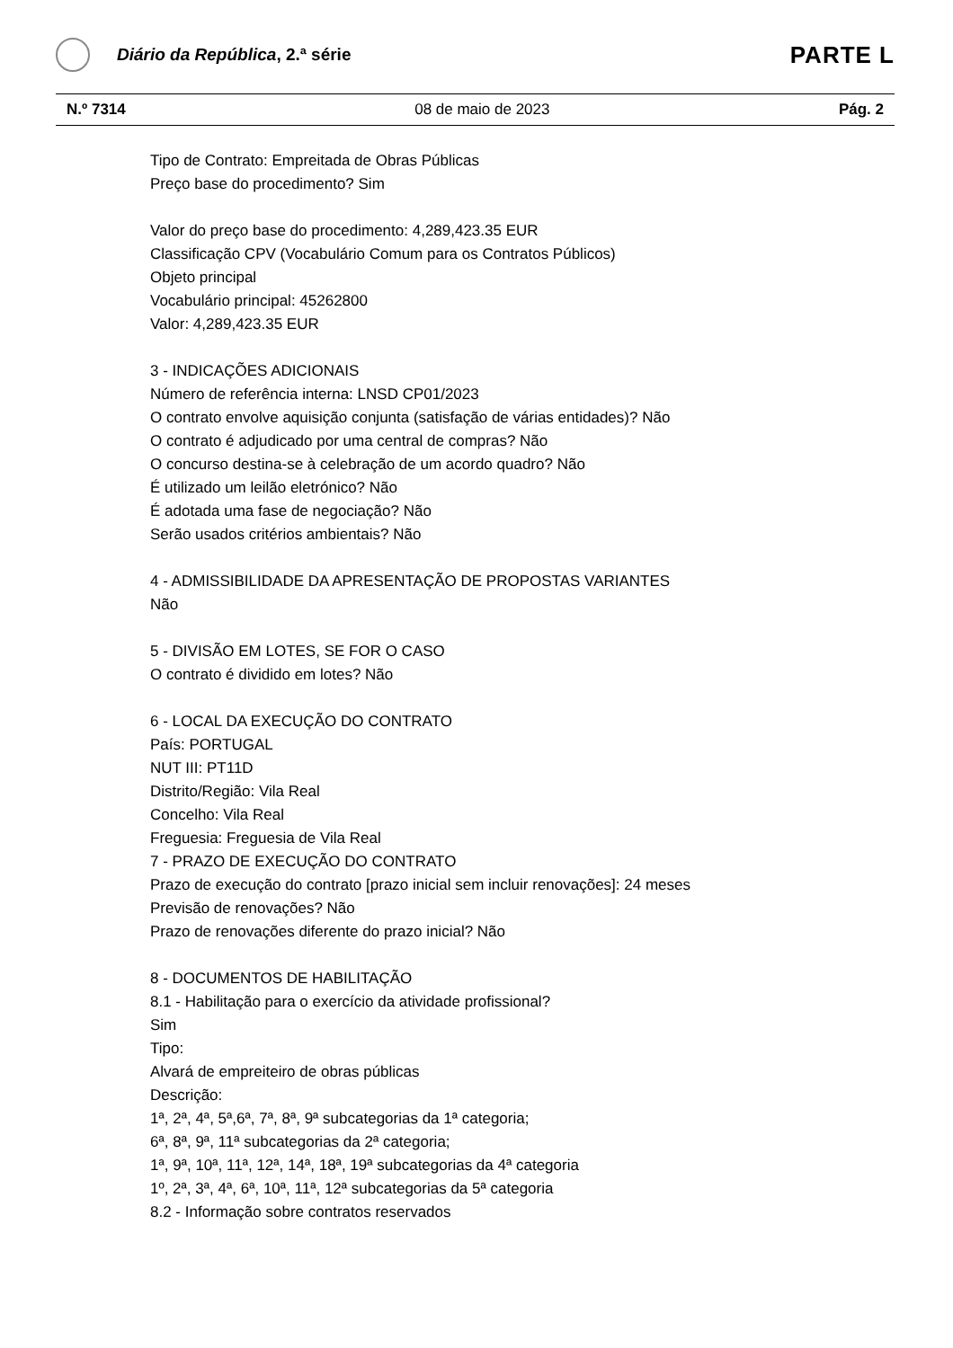Diário da República, 2.ª série
PARTE L
N.º 7314 08 de maio de 2023 Pág. 2
Tipo de Contrato: Empreitada de Obras Públicas
Preço base do procedimento? Sim
Valor do preço base do procedimento: 4,289,423.35 EUR
Classificação CPV (Vocabulário Comum para os Contratos Públicos)
Objeto principal
Vocabulário principal: 45262800
Valor: 4,289,423.35 EUR
3 - INDICAÇÕES ADICIONAIS
Número de referência interna: LNSD CP01/2023
O contrato envolve aquisição conjunta (satisfação de várias entidades)? Não
O contrato é adjudicado por uma central de compras? Não
O concurso destina-se à celebração de um acordo quadro? Não
É utilizado um leilão eletrónico? Não
É adotada uma fase de negociação? Não
Serão usados critérios ambientais? Não
4 - ADMISSIBILIDADE DA APRESENTAÇÃO DE PROPOSTAS VARIANTES
Não
5 - DIVISÃO EM LOTES, SE FOR O CASO
O contrato é dividido em lotes? Não
6 - LOCAL DA EXECUÇÃO DO CONTRATO
País: PORTUGAL
NUT III: PT11D
Distrito/Região: Vila Real
Concelho: Vila Real
Freguesia: Freguesia de Vila Real
7 - PRAZO DE EXECUÇÃO DO CONTRATO
Prazo de execução do contrato [prazo inicial sem incluir renovações]: 24 meses
Previsão de renovações? Não
Prazo de renovações diferente do prazo inicial? Não
8 - DOCUMENTOS DE HABILITAÇÃO
8.1 - Habilitação para o exercício da atividade profissional?
Sim
Tipo:
Alvará de empreiteiro de obras públicas
Descrição:
1ª, 2ª, 4ª, 5ª,6ª, 7ª, 8ª, 9ª subcategorias da 1ª categoria;
6ª, 8ª, 9ª, 11ª subcategorias da 2ª categoria;
1ª, 9ª, 10ª, 11ª, 12ª, 14ª, 18ª, 19ª subcategorias da 4ª categoria
1º, 2ª, 3ª, 4ª, 6ª, 10ª, 11ª, 12ª subcategorias da 5ª categoria
8.2 - Informação sobre contratos reservados